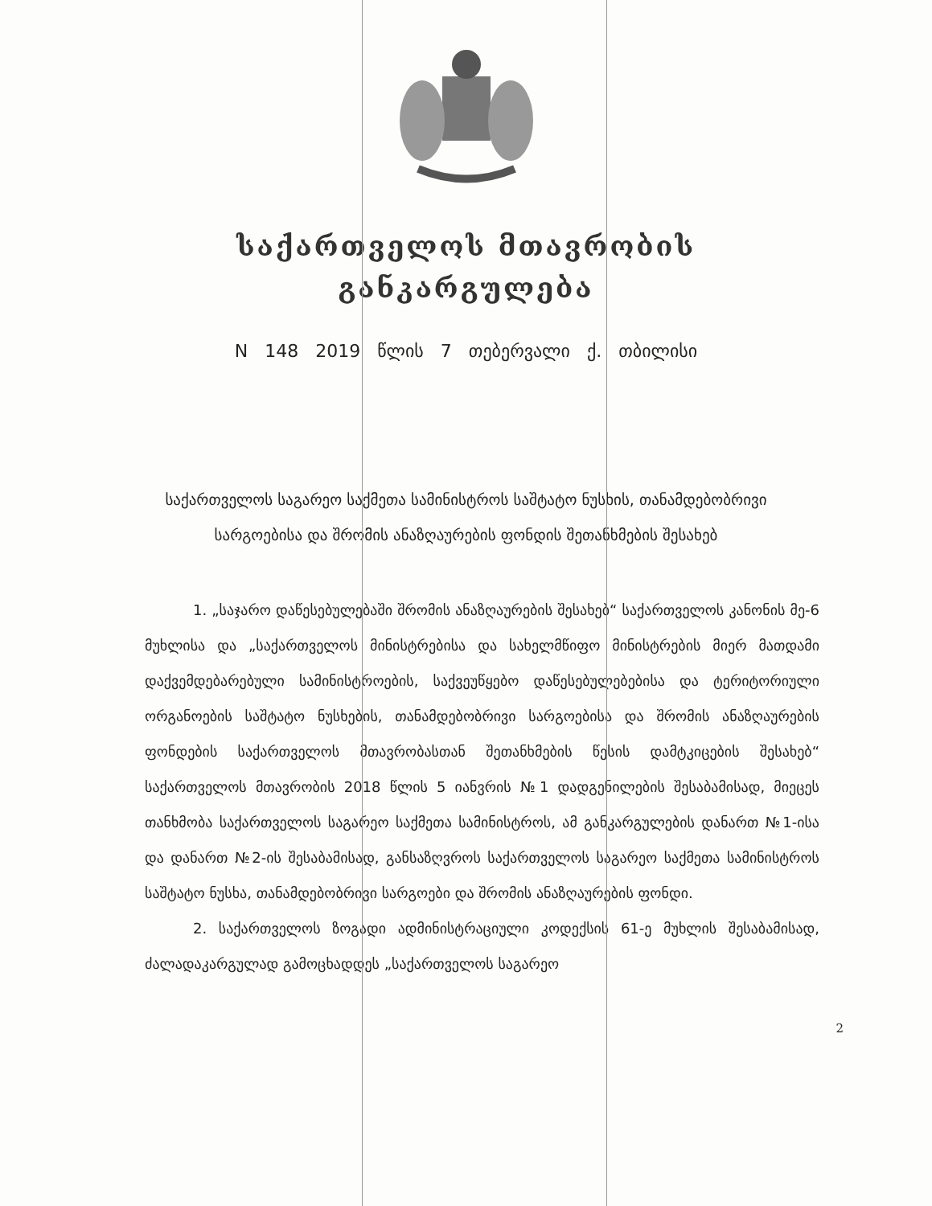საქართველოს მთავრობის
განკარგულება
N 148 2019 წლის 7 თებერვალი ქ. თბილისი
საქართველოს საგარეო საქმეთა სამინისტროს საშტატო ნუსხის, თანამდებობრივი სარგოებისა და შრომის ანაზღაურების ფონდის შეთანხმების შესახებ
1. „საჯარო დაწესებულებაში შრომის ანაზღაურების შესახებ“ საქართველოს კანონის მე-6 მუხლისა და „საქართველოს მინისტრებისა და სახელმწიფო მინისტრების მიერ მათდამი დაქვემდებარებული სამინისტროების, საქვეუწყებო დაწესებულებებისა და ტერიტორიული ორგანოების საშტატო ნუსხების, თანამდებობრივი სარგოებისა და შრომის ანაზღაურების ფონდების საქართველოს მთავრობასთან შეთანხმების წესის დამტკიცების შესახებ“ საქართველოს მთავრობის 2018 წლის 5 იანვრის №1 დადგენილების შესაბამისად, მიეცეს თანხმობა საქართველოს საგარეო საქმეთა სამინისტროს, ამ განკარგულების დანართ №1-ისა და დანართ №2-ის შესაბამისად, განსაზღვროს საქართველოს საგარეო საქმეთა სამინისტროს საშტატო ნუსხა, თანამდებობრივი სარგოები და შრომის ანაზღაურების ფონდი.
2. საქართველოს ზოგადი ადმინისტრაციული კოდექსის 61-ე მუხლის შესაბამისად, ძალადაკარგულად გამოცხადდეს „საქართველოს საგარეო
2